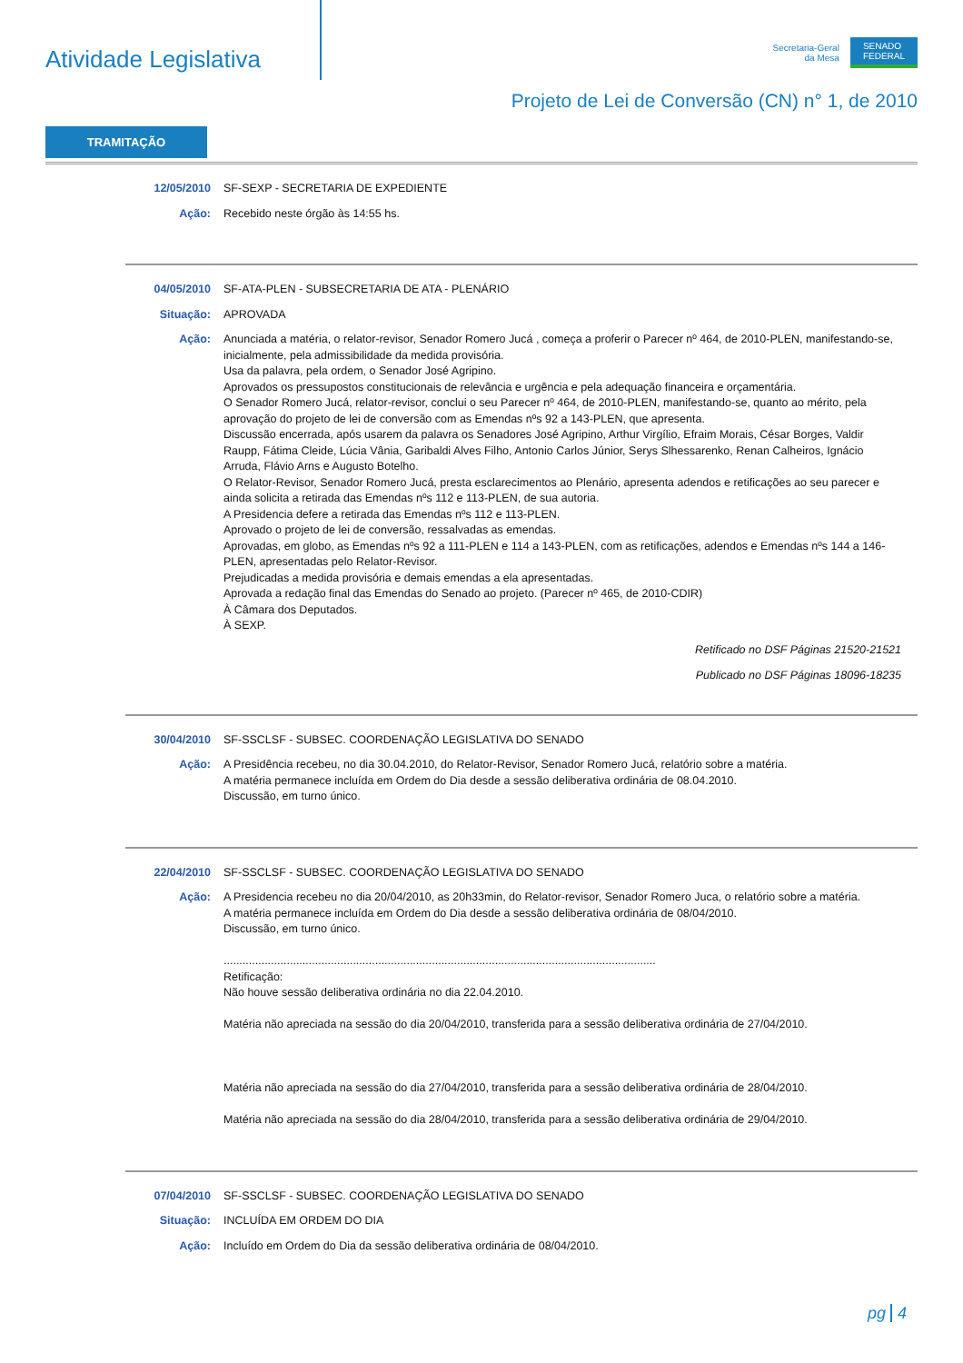Atividade Legislativa
Secretaria-Geral
da Mesa
SENADO
FEDERAL
Projeto de Lei de Conversão (CN) n° 1, de 2010
TRAMITAÇÃO
12/05/2010 SF-SEXP - SECRETARIA DE EXPEDIENTE
Ação: Recebido neste órgão às 14:55 hs.
04/05/2010 SF-ATA-PLEN - SUBSECRETARIA DE ATA - PLENÁRIO
Situação: APROVADA
Ação: Anunciada a matéria, o relator-revisor, Senador Romero Jucá , começa a proferir o Parecer nº 464, de 2010-PLEN, manifestando-se, inicialmente, pela admissibilidade da medida provisória.
Usa da palavra, pela ordem, o Senador José Agripino.
Aprovados os pressupostos constitucionais de relevância e urgência e pela adequação financeira e orçamentária.
O Senador Romero Jucá, relator-revisor, conclui o seu Parecer nº 464, de 2010-PLEN, manifestando-se, quanto ao mérito, pela aprovação do projeto de lei de conversão com as Emendas nºs 92 a 143-PLEN, que apresenta.
Discussão encerrada, após usarem da palavra os Senadores José Agripino, Arthur Virgílio, Efraim Morais, César Borges, Valdir Raupp, Fátima Cleide, Lúcia Vânia, Garibaldi Alves Filho, Antonio Carlos Júnior, Serys Slhessarenko, Renan Calheiros, Ignácio Arruda, Flávio Arns e Augusto Botelho.
O Relator-Revisor, Senador Romero Jucá, presta esclarecimentos ao Plenário, apresenta adendos e retificações ao seu parecer e ainda solicita a retirada das Emendas nºs 112 e 113-PLEN, de sua autoria.
A Presidencia defere a retirada das Emendas nºs 112 e 113-PLEN.
Aprovado o projeto de lei de conversão, ressalvadas as emendas.
Aprovadas, em globo, as Emendas nºs 92 a 111-PLEN e 114 a 143-PLEN, com as retificações, adendos e Emendas nºs 144 a 146-PLEN, apresentadas pelo Relator-Revisor.
Prejudicadas a medida provisória e demais emendas a ela apresentadas.
Aprovada a redação final das Emendas do Senado ao projeto. (Parecer nº 465, de 2010-CDIR)
À Câmara dos Deputados.
À SEXP.
Retificado no DSF Páginas 21520-21521
Publicado no DSF Páginas 18096-18235
30/04/2010 SF-SSCLSF - SUBSEC. COORDENAÇÃO LEGISLATIVA DO SENADO
Ação: A Presidência recebeu, no dia 30.04.2010, do Relator-Revisor, Senador Romero Jucá, relatório sobre a matéria.
A matéria permanece incluída em Ordem do Dia desde a sessão deliberativa ordinária de 08.04.2010.
Discussão, em turno único.
22/04/2010 SF-SSCLSF - SUBSEC. COORDENAÇÃO LEGISLATIVA DO SENADO
Ação: A Presidencia recebeu no dia 20/04/2010, as 20h33min, do Relator-revisor, Senador Romero Juca, o relatório sobre a matéria.
A matéria permanece incluída em Ordem do Dia desde a sessão deliberativa ordinária de 08/04/2010.
Discussão, em turno único.
.........................................................................................................................................
Retificação:
Não houve sessão deliberativa ordinária no dia 22.04.2010.
Matéria não apreciada na sessão do dia 20/04/2010, transferida para a sessão deliberativa ordinária de 27/04/2010.
Matéria não apreciada na sessão do dia 27/04/2010, transferida para a sessão deliberativa ordinária de 28/04/2010.
Matéria não apreciada na sessão do dia 28/04/2010, transferida para a sessão deliberativa ordinária de 29/04/2010.
07/04/2010 SF-SSCLSF - SUBSEC. COORDENAÇÃO LEGISLATIVA DO SENADO
Situação: INCLUÍDA EM ORDEM DO DIA
Ação: Incluído em Ordem do Dia da sessão deliberativa ordinária de 08/04/2010.
pg 4